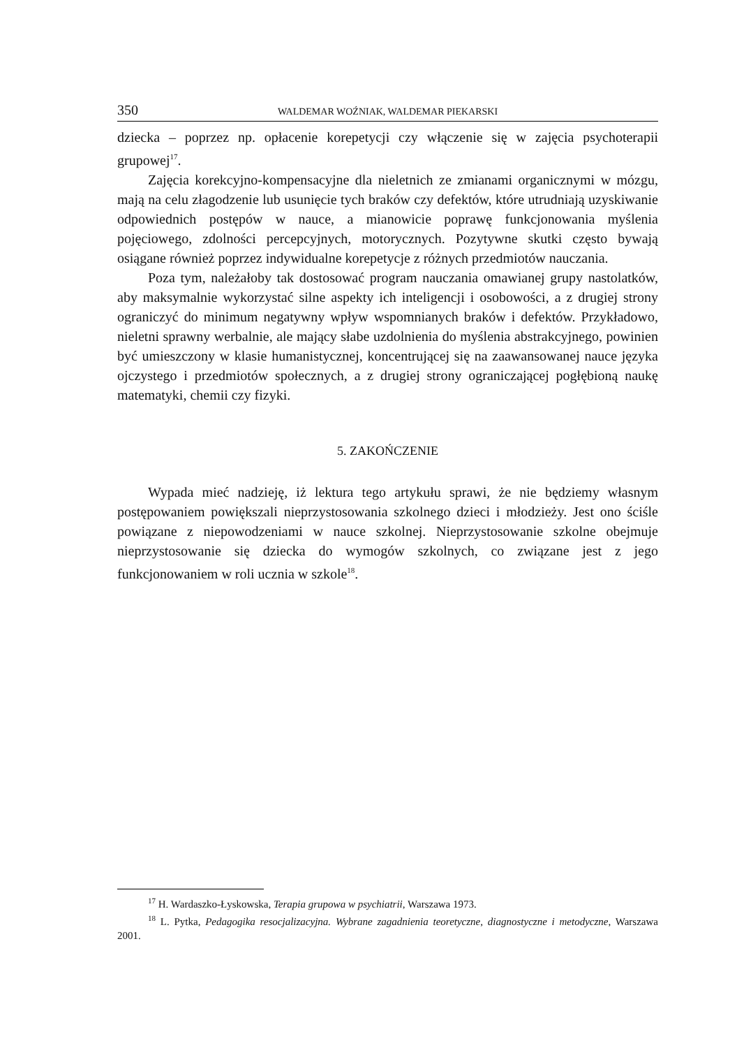350 WALDEMAR WOŹNIAK, WALDEMAR PIEKARSKI
dziecka – poprzez np. opłacenie korepetycji czy włączenie się w zajęcia psychoterapii grupowej<sup>17</sup>.
Zajęcia korekcyjno-kompensacyjne dla nieletnich ze zmianami organicznymi w mózgu, mają na celu złagodzenie lub usunięcie tych braków czy defektów, które utrudniają uzyskiwanie odpowiednich postępów w nauce, a mianowicie poprawę funkcjonowania myślenia pojęciowego, zdolności percepcyjnych, motorycznych. Pozytywne skutki często bywają osiągane również poprzez indywidualne korepetycje z różnych przedmiotów nauczania.
Poza tym, należałoby tak dostosować program nauczania omawianej grupy nastolatków, aby maksymalnie wykorzystać silne aspekty ich inteligencji i osobowości, a z drugiej strony ograniczyć do minimum negatywny wpływ wspomnianych braków i defektów. Przykładowo, nieletni sprawny werbalnie, ale mający słabe uzdolnienia do myślenia abstrakcyjnego, powinien być umieszczony w klasie humanistycznej, koncentrującej się na zaawansowanej nauce języka ojczystego i przedmiotów społecznych, a z drugiej strony ograniczającej pogłębioną naukę matematyki, chemii czy fizyki.
5. ZAKOŃCZENIE
Wypada mieć nadzieję, iż lektura tego artykułu sprawi, że nie będziemy własnym postępowaniem powiększali nieprzystosowania szkolnego dzieci i młodzieży. Jest ono ściśle powiązane z niepowodzeniami w nauce szkolnej. Nieprzystosowanie szkolne obejmuje nieprzystosowanie się dziecka do wymogów szkolnych, co związane jest z jego funkcjonowaniem w roli ucznia w szkole<sup>18</sup>.
<sup>17</sup> H. Wardaszko-Łyskowska, Terapia grupowa w psychiatrii, Warszawa 1973.
<sup>18</sup> L. Pytka, Pedagogika resocjalizacyjna. Wybrane zagadnienia teoretyczne, diagnostyczne i metodyczne, Warszawa 2001.